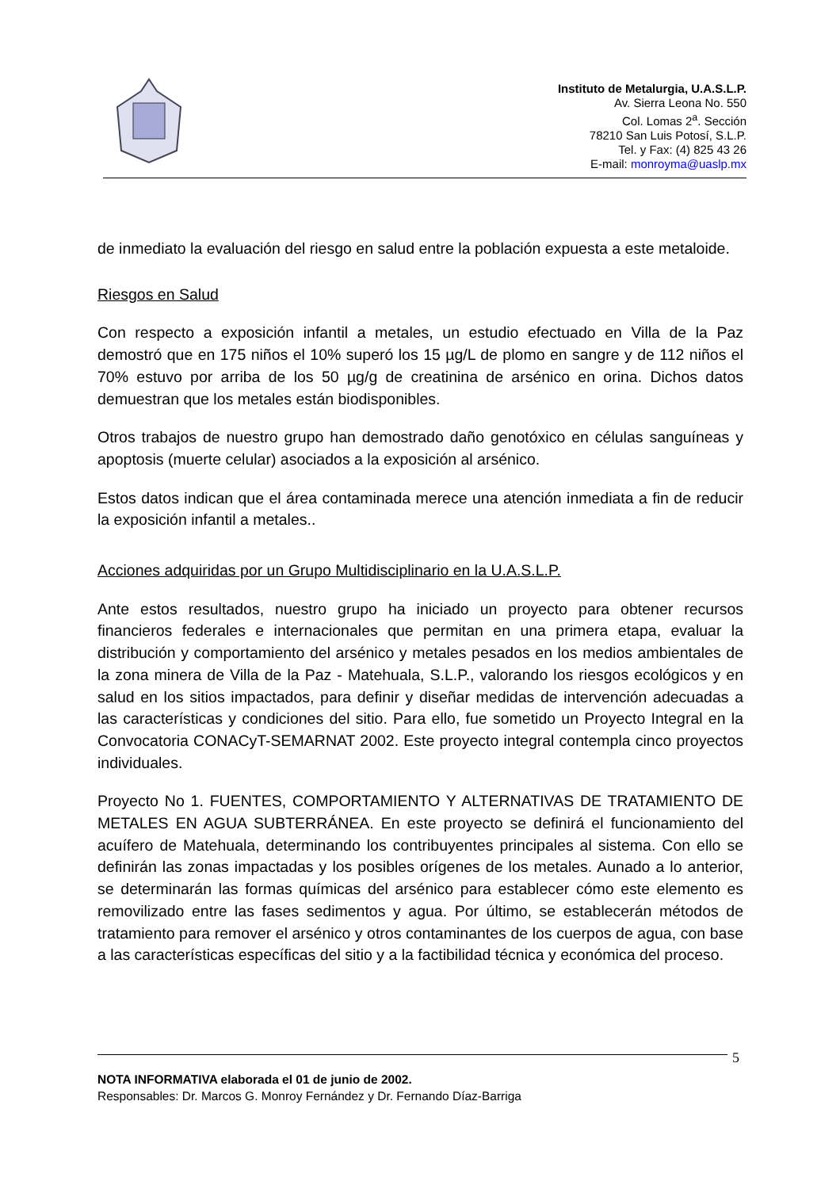Instituto de Metalurgia, U.A.S.L.P.
Av. Sierra Leona No. 550
Col. Lomas 2<sup>a</sup>. Sección
78210 San Luis Potosí, S.L.P.
Tel. y Fax: (4) 825 43 26
E-mail: monroyma@uaslp.mx
de inmediato la evaluación del riesgo en salud entre la población expuesta a este metaloide.
Riesgos en Salud
Con respecto a exposición infantil a metales, un estudio efectuado en Villa de la Paz demostró que en 175 niños el 10% superó los 15 µg/L de plomo en sangre y de 112 niños el 70% estuvo por arriba de los 50 µg/g de creatinina de arsénico en orina. Dichos datos demuestran que los metales están biodisponibles.
Otros trabajos de nuestro grupo han demostrado daño genotóxico en células sanguíneas y apoptosis (muerte celular) asociados a la exposición al arsénico.
Estos datos indican que el área contaminada merece una atención inmediata a fin de reducir la exposición infantil a metales..
Acciones adquiridas por un Grupo Multidisciplinario en la U.A.S.L.P.
Ante estos resultados, nuestro grupo ha iniciado un proyecto para obtener recursos financieros federales e internacionales que permitan en una primera etapa, evaluar la distribución y comportamiento del arsénico y metales pesados en los medios ambientales de la zona minera de Villa de la Paz - Matehuala, S.L.P., valorando los riesgos ecológicos y en salud en los sitios impactados, para definir y diseñar medidas de intervención adecuadas a las características y condiciones del sitio. Para ello, fue sometido un Proyecto Integral en la Convocatoria CONACyT-SEMARNAT 2002. Este proyecto integral contempla cinco proyectos individuales.
Proyecto No 1. FUENTES, COMPORTAMIENTO Y ALTERNATIVAS DE TRATAMIENTO DE METALES EN AGUA SUBTERRÁNEA. En este proyecto se definirá el funcionamiento del acuífero de Matehuala, determinando los contribuyentes principales al sistema. Con ello se definirán las zonas impactadas y los posibles orígenes de los metales. Aunado a lo anterior, se determinarán las formas químicas del arsénico para establecer cómo este elemento es removilizado entre las fases sedimentos y agua. Por último, se establecerán métodos de tratamiento para remover el arsénico y otros contaminantes de los cuerpos de agua, con base a las características específicas del sitio y a la factibilidad técnica y económica del proceso.
5
NOTA INFORMATIVA elaborada el 01 de junio de 2002.
Responsables: Dr. Marcos G. Monroy Fernández y Dr. Fernando Díaz-Barriga